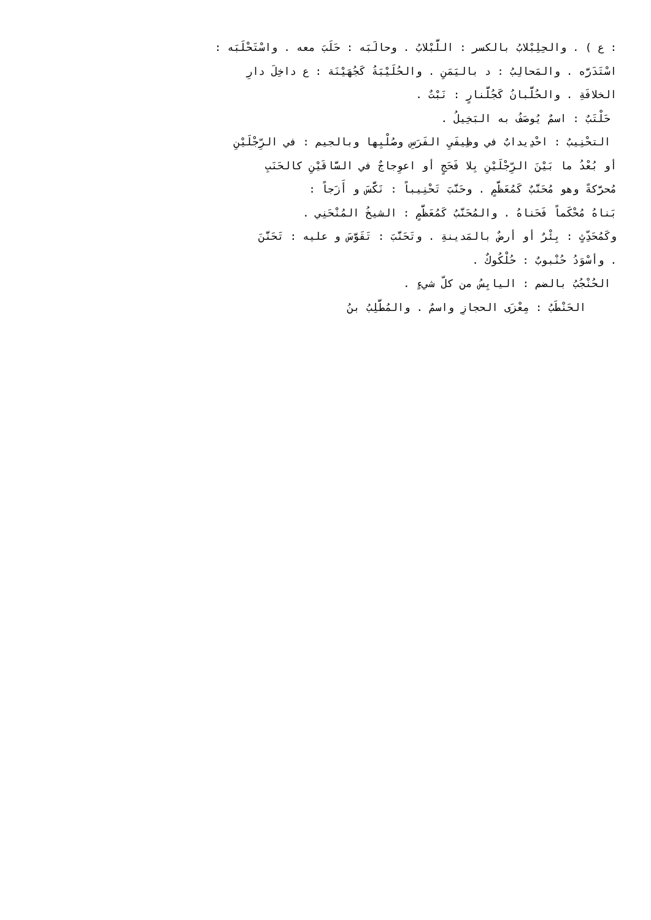: ع ) . والحِلِبْلابُ بالكسر : اللَّبْلابُ . وحالَبَه : حَلَبَ معه . واسْتَحْلَبَه :
اسْتَدَرَّه . والمَحالِبُ : د باليَمَنِ . والحُلَيْبَةُ كَجُهَيْنَة : ع داخِلَ دارِ
الخلافَةِ . والحُلَّبانُ كَجُلَّنارٍ : نَبْتٌ .
حَلْتَبٌ : اسمٌ يُوصَفُ به البَخِيلُ .
التحْنِيبُ : احْدِيدابٌ في وظِيفَيِ الفَرَسِ وصُلْبِها وبالجيم : في الرِّجْلَيْنِ
أو بُعْدُ ما بَيْنَ الرِّجْلَيْنِ بِلا فَحَجٍ أو اعوِجاجٌ في السَّاقَيْنِ كالحَنَبِ
مُحرَّكةً وهو مُحَنَّبٌ كَمُعَظَّمٍ . وحَنَّبَ تَحْنِيباً : نَكَّسَ و أَزَجاً :
بَناهُ مُحْكَماً فَحَناهُ . والمُحَنَّبُ كَمُعَظَّمٍ : الشيخُ المُنْحَنِي .
وكَمُحَدِّثٍ : بِئْرٌ أو أرضٌ بالمَدينةِ . وتَحَنَّبَ : تَقَوَّسَ و عليه : تَحَنَّنَ
. وأسْوَدُ حُنْبوبٌ : حُلْكُوكٌ .
الحُنْجُبُ بالضم : اليابِسُ من كلّ شيءٍ .
الحَنْطَبُ : مِعْزَى الحجازِ واسمٌ . والمُطَّلِبُ بنُ